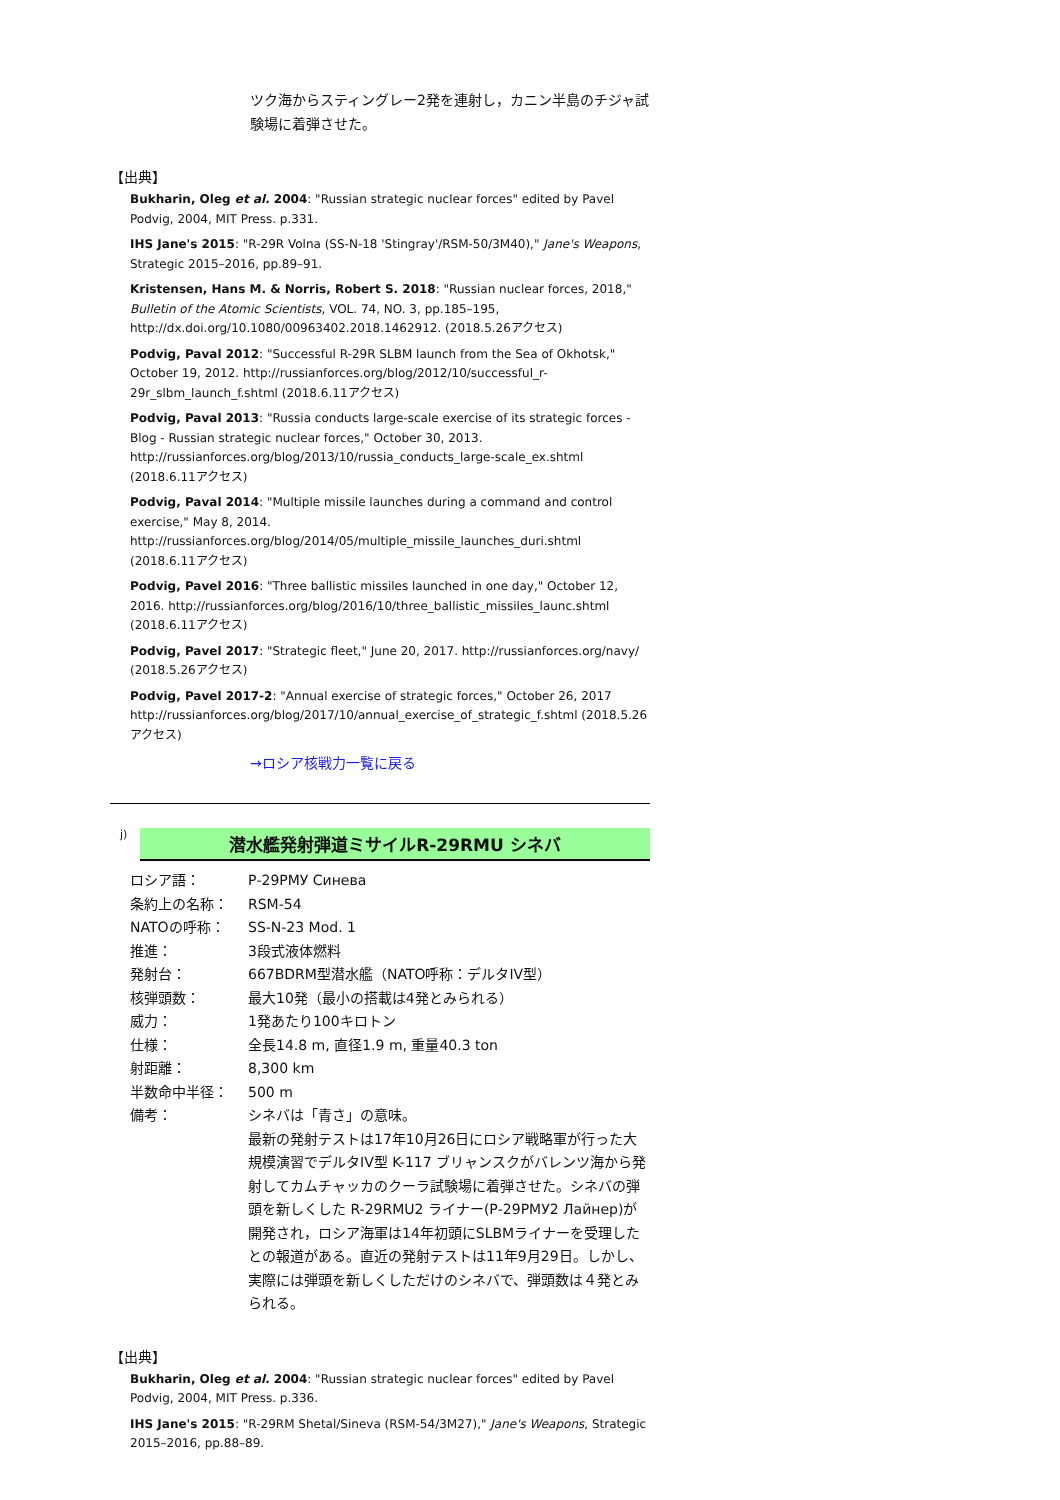ツク海からスティングレー2発を連射し，カニン半島のチジャ試験場に着弾させた。
【出典】
Bukharin, Oleg et al. 2004: "Russian strategic nuclear forces" edited by Pavel Podvig, 2004, MIT Press. p.331.
IHS Jane's 2015: "R-29R Volna (SS-N-18 'Stingray'/RSM-50/3M40)," Jane's Weapons, Strategic 2015–2016, pp.89–91.
Kristensen, Hans M. & Norris, Robert S. 2018: "Russian nuclear forces, 2018," Bulletin of the Atomic Scientists, VOL. 74, NO. 3, pp.185–195, http://dx.doi.org/10.1080/00963402.2018.1462912. (2018.5.26アクセス)
Podvig, Paval 2012: "Successful R-29R SLBM launch from the Sea of Okhotsk," October 19, 2012. http://russianforces.org/blog/2012/10/successful_r-29r_slbm_launch_f.shtml (2018.6.11アクセス)
Podvig, Paval 2013: "Russia conducts large-scale exercise of its strategic forces - Blog - Russian strategic nuclear forces," October 30, 2013. http://russianforces.org/blog/2013/10/russia_conducts_large-scale_ex.shtml (2018.6.11アクセス)
Podvig, Paval 2014: "Multiple missile launches during a command and control exercise," May 8, 2014. http://russianforces.org/blog/2014/05/multiple_missile_launches_duri.shtml (2018.6.11アクセス)
Podvig, Pavel 2016: "Three ballistic missiles launched in one day," October 12, 2016. http://russianforces.org/blog/2016/10/three_ballistic_missiles_launc.shtml (2018.6.11アクセス)
Podvig, Pavel 2017: "Strategic fleet," June 20, 2017. http://russianforces.org/navy/ (2018.5.26アクセス)
Podvig, Pavel 2017-2: "Annual exercise of strategic forces," October 26, 2017 http://russianforces.org/blog/2017/10/annual_exercise_of_strategic_f.shtml (2018.5.26アクセス)
→ロシア核戦力一覧に戻る
j)
潜水艦発射弾道ミサイルR-29RMU シネバ
| ロシア語： | Р-29РМУ Синева |
| 条約上の名称： | RSM-54 |
| NATOの呼称： | SS-N-23 Mod. 1 |
| 推進： | 3段式液体燃料 |
| 発射台： | 667BDRM型潜水艦（NATO呼称：デルタIV型） |
| 核弾頭数： | 最大10発（最小の搭載は4発とみられる） |
| 威力： | 1発あたり100キロトン |
| 仕様： | 全長14.8 m, 直径1.9 m, 重量40.3 ton |
| 射距離： | 8,300 km |
| 半数命中半径： | 500 m |
| 備考： | シネバは「青さ」の意味。 最新の発射テストは17年10月26日にロシア戦略軍が行った大規模演習でデルタIV型 K-117 ブリャンスクがバレンツ海から発射してカムチャッカのクーラ試験場に着弾させた。シネバの弾頭を新しくした R-29RMU2 ライナー(Р-29РМУ2 Лайнер)が開発され，ロシア海軍は14年初頭にSLBMライナーを受理したとの報道がある。直近の発射テストは11年9月29日。しかし、実際には弾頭を新しくしただけのシネバで、弾頭数は４発とみられる。 |
【出典】
Bukharin, Oleg et al. 2004: "Russian strategic nuclear forces" edited by Pavel Podvig, 2004, MIT Press. p.336.
IHS Jane's 2015: "R-29RM Shetal/Sineva (RSM-54/3M27)," Jane's Weapons, Strategic 2015–2016, pp.88–89.